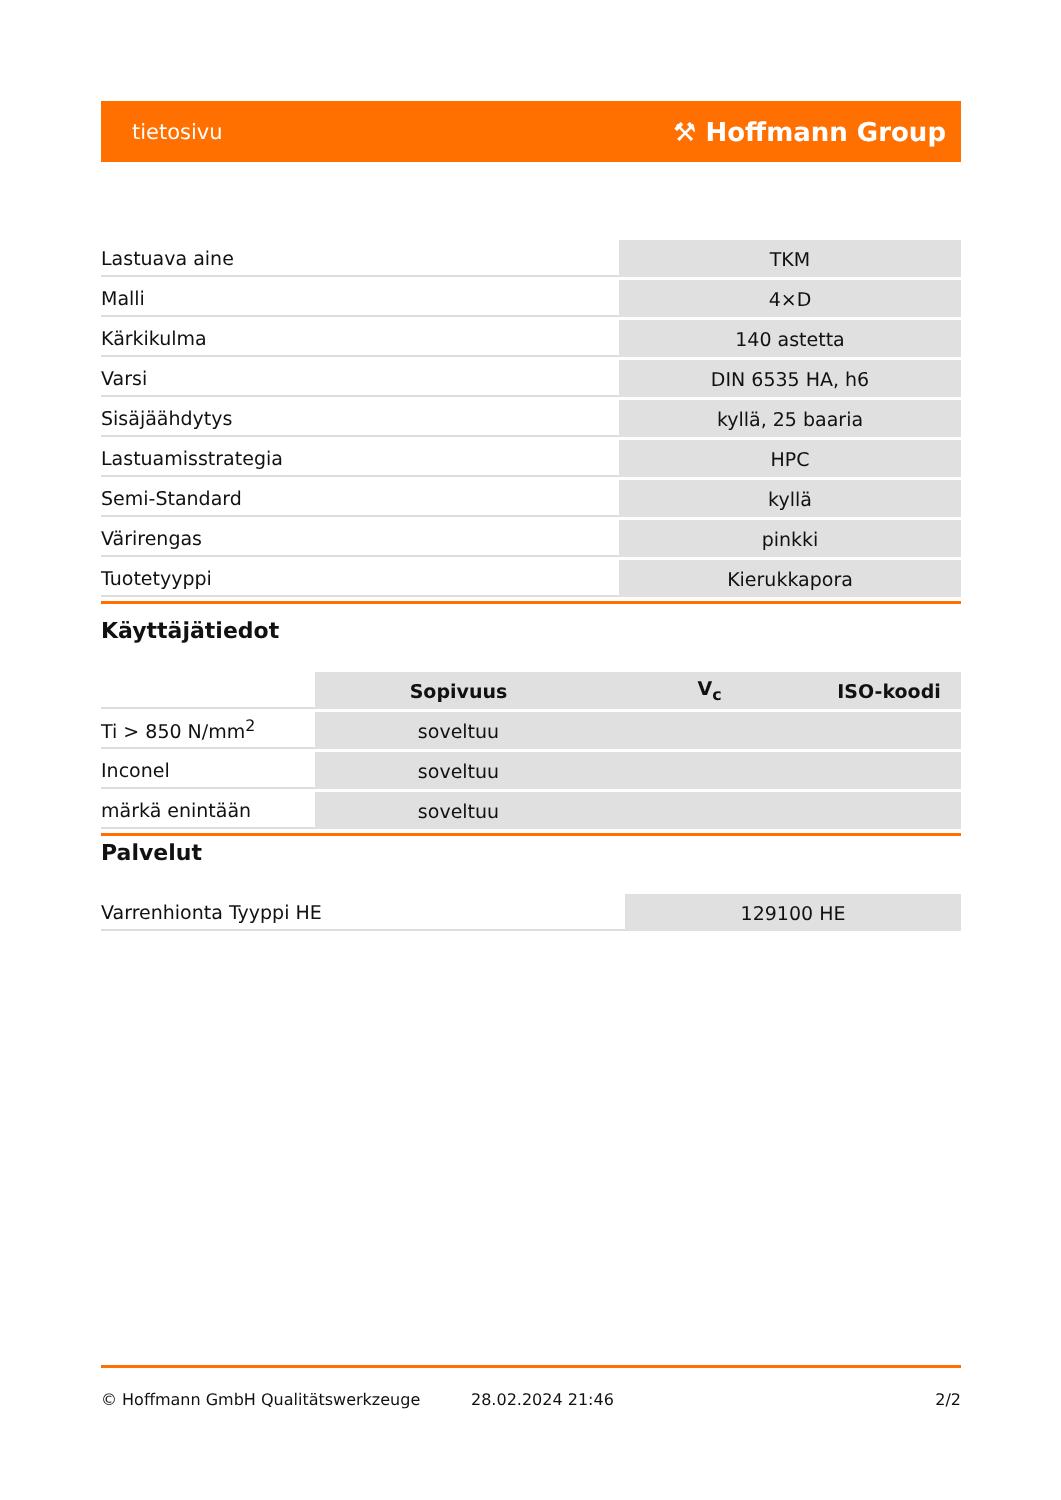tietosivu ⚒ Hoffmann Group
| Lastuava aine | TKM |
| Malli | 4×D |
| Kärkikulma | 140 astetta |
| Varsi | DIN 6535 HA, h6 |
| Sisäjäähdytys | kyllä, 25 baaria |
| Lastuamisstrategia | HPC |
| Semi-Standard | kyllä |
| Värirengas | pinkki |
| Tuotetyyppi | Kierukkapora |
Käyttäjätiedot
| | Sopivuus | V<sub>c</sub> | ISO-koodi |
| --- | --- | --- | --- |
| Ti > 850 N/mm<sup>2</sup> | soveltuu | | |
| Inconel | soveltuu | | |
| märkä enintään | soveltuu | | |
Palvelut
| Varrenhionta Tyyppi HE | 129100 HE |
© Hoffmann GmbH Qualitätswerkzeuge 28.02.2024 21:46 2/2